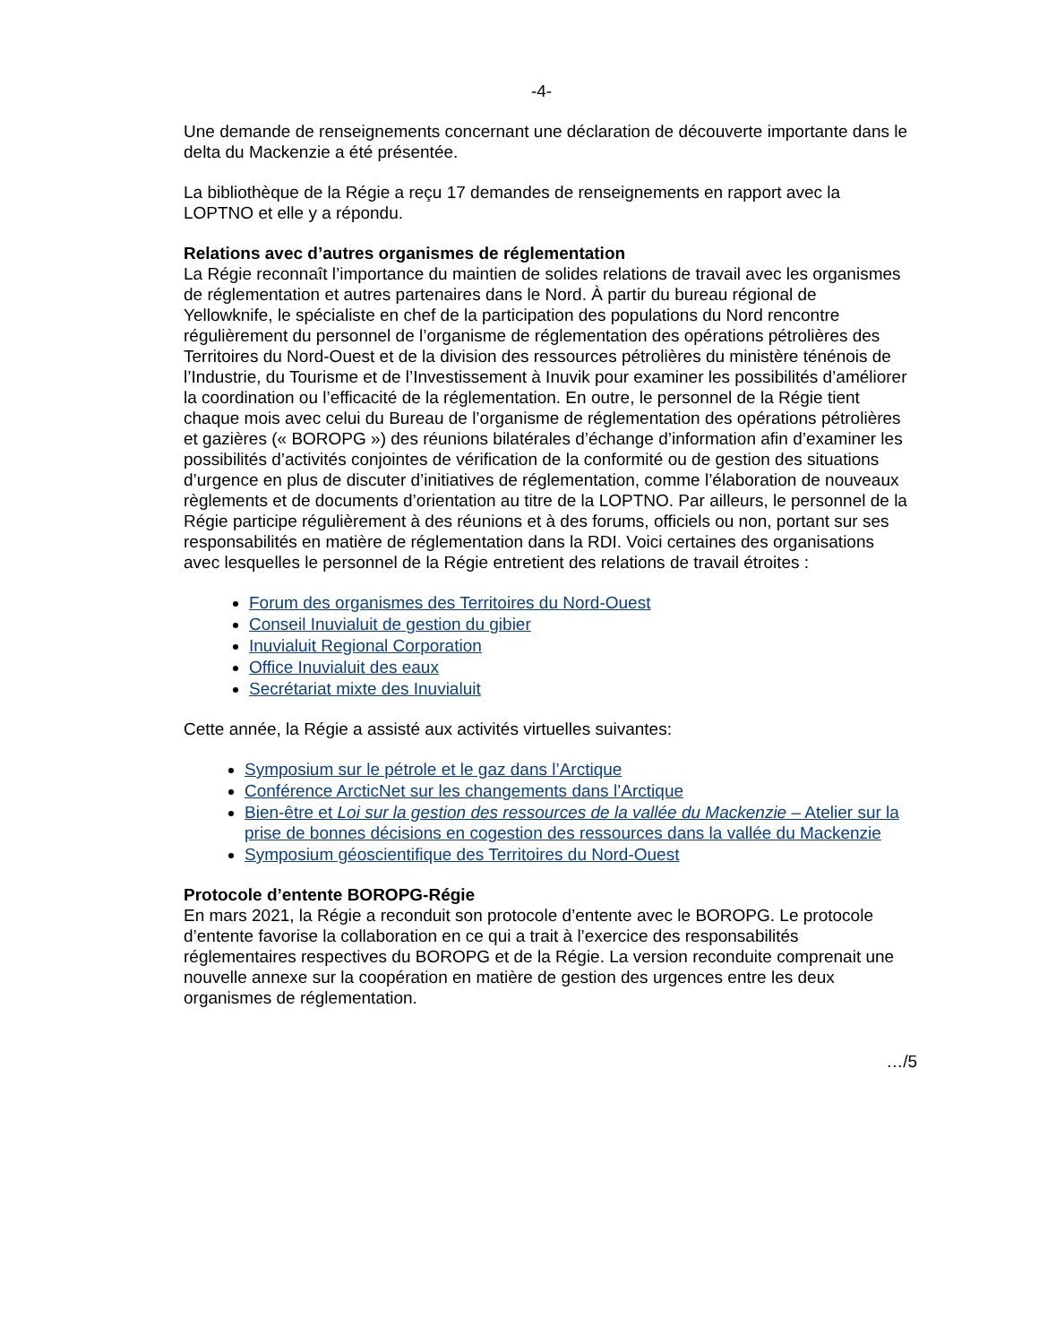-4-
Une demande de renseignements concernant une déclaration de découverte importante dans le delta du Mackenzie a été présentée.
La bibliothèque de la Régie a reçu 17 demandes de renseignements en rapport avec la LOPTNO et elle y a répondu.
Relations avec d’autres organismes de réglementation
La Régie reconnaît l’importance du maintien de solides relations de travail avec les organismes de réglementation et autres partenaires dans le Nord. À partir du bureau régional de Yellowknife, le spécialiste en chef de la participation des populations du Nord rencontre régulièrement du personnel de l’organisme de réglementation des opérations pétrolières des Territoires du Nord-Ouest et de la division des ressources pétrolières du ministère ténénois de l’Industrie, du Tourisme et de l’Investissement à Inuvik pour examiner les possibilités d’améliorer la coordination ou l’efficacité de la réglementation. En outre, le personnel de la Régie tient chaque mois avec celui du Bureau de l’organisme de réglementation des opérations pétrolières et gazières (« BOROPG ») des réunions bilatérales d’échange d’information afin d’examiner les possibilités d’activités conjointes de vérification de la conformité ou de gestion des situations d’urgence en plus de discuter d’initiatives de réglementation, comme l’élaboration de nouveaux règlements et de documents d’orientation au titre de la LOPTNO. Par ailleurs, le personnel de la Régie participe régulièrement à des réunions et à des forums, officiels ou non, portant sur ses responsabilités en matière de réglementation dans la RDI. Voici certaines des organisations avec lesquelles le personnel de la Régie entretient des relations de travail étroites :
Forum des organismes des Territoires du Nord-Ouest
Conseil Inuvialuit de gestion du gibier
Inuvialuit Regional Corporation
Office Inuvialuit des eaux
Secrétariat mixte des Inuvialuit
Cette année, la Régie a assisté aux activités virtuelles suivantes:
Symposium sur le pétrole et le gaz dans l’Arctique
Conférence ArcticNet sur les changements dans l’Arctique
Bien-être et Loi sur la gestion des ressources de la vallée du Mackenzie – Atelier sur la prise de bonnes décisions en cogestion des ressources dans la vallée du Mackenzie
Symposium géoscientifique des Territoires du Nord-Ouest
Protocole d’entente BOROPG-Régie
En mars 2021, la Régie a reconduit son protocole d’entente avec le BOROPG. Le protocole d’entente favorise la collaboration en ce qui a trait à l’exercice des responsabilités réglementaires respectives du BOROPG et de la Régie. La version reconduite comprenait une nouvelle annexe sur la coopération en matière de gestion des urgences entre les deux organismes de réglementation.
…/5